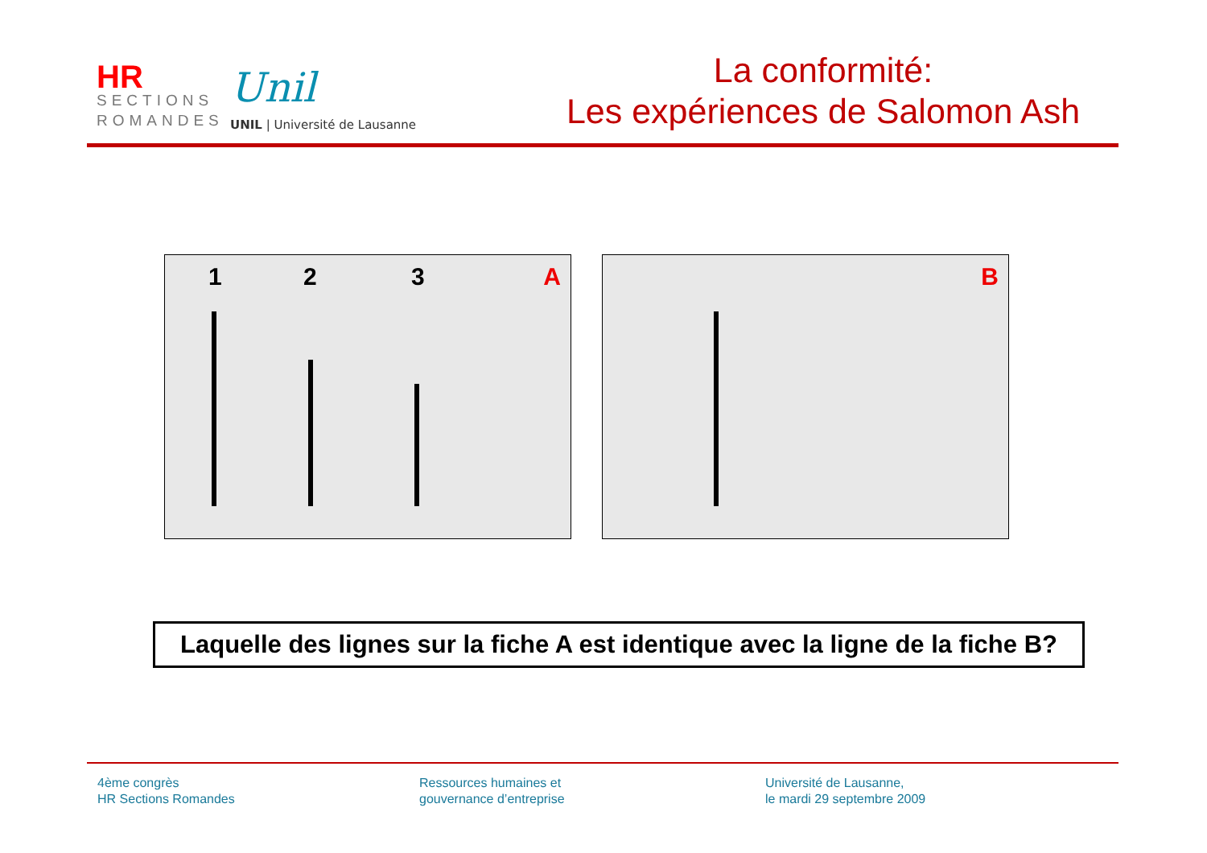HR
SECTIONS
ROMANDES
Unil
UNIL | Université de Lausanne
La conformité:
Les expériences de Salomon Ash
1 2 3 A B
Laquelle des lignes sur la fiche A est identique avec la ligne de la fiche B?
4ème congrès
HR Sections Romandes
Ressources humaines et
gouvernance d’entreprise
Université de Lausanne,
le mardi 29 septembre 2009